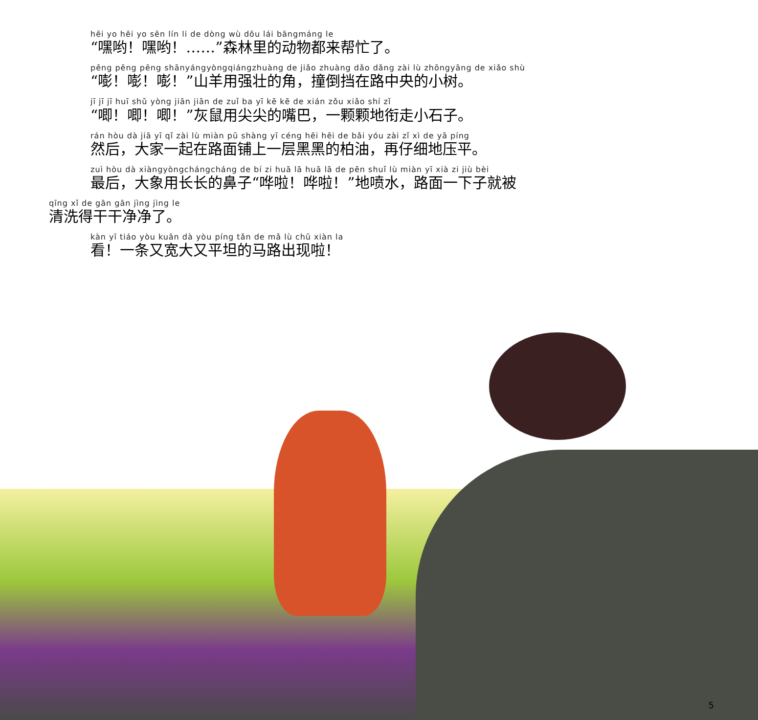hēi yo hēi yo sēn lín li de dòng wù dōu lái bāngmáng le
“嘿哟！嘿哟！……”森林里的动物都来帮忙了。
pēng pēng pēng shānyángyòngqiángzhuàng de jiǎo zhuàng dǎo dǎng zài lù zhōngyāng de xiǎo shù
“嘭！嘭！嘭！”山羊用强壮的角，撞倒挡在路中央的小树。
jī jī jī huī shǔ yòng jiān jiān de zuǐ ba yī kē kē de xián zǒu xiǎo shí zǐ
“唧！唧！唧！”灰鼠用尖尖的嘴巴，一颗颗地衔走小石子。
rán hòu dà jiā yī qǐ zài lù miàn pū shàng yī céng hēi hēi de bǎi yóu zài zǐ xì de yā píng
然后，大家一起在路面铺上一层黑黑的柏油，再仔细地压平。
zuì hòu dà xiàngyòngchángcháng de bí zi huā lā huā lā de pēn shuǐ lù miàn yī xià zi jiù bèi
最后，大象用长长的鼻子“哗啦！哗啦！”地喷水，路面一下子就被
qīng xǐ de gān gān jìng jìng le
清洗得干干净净了。
kàn yī tiáo yòu kuān dà yòu píng tǎn de mǎ lù chū xiàn la
看！一条又宽大又平坦的马路出现啦！
5